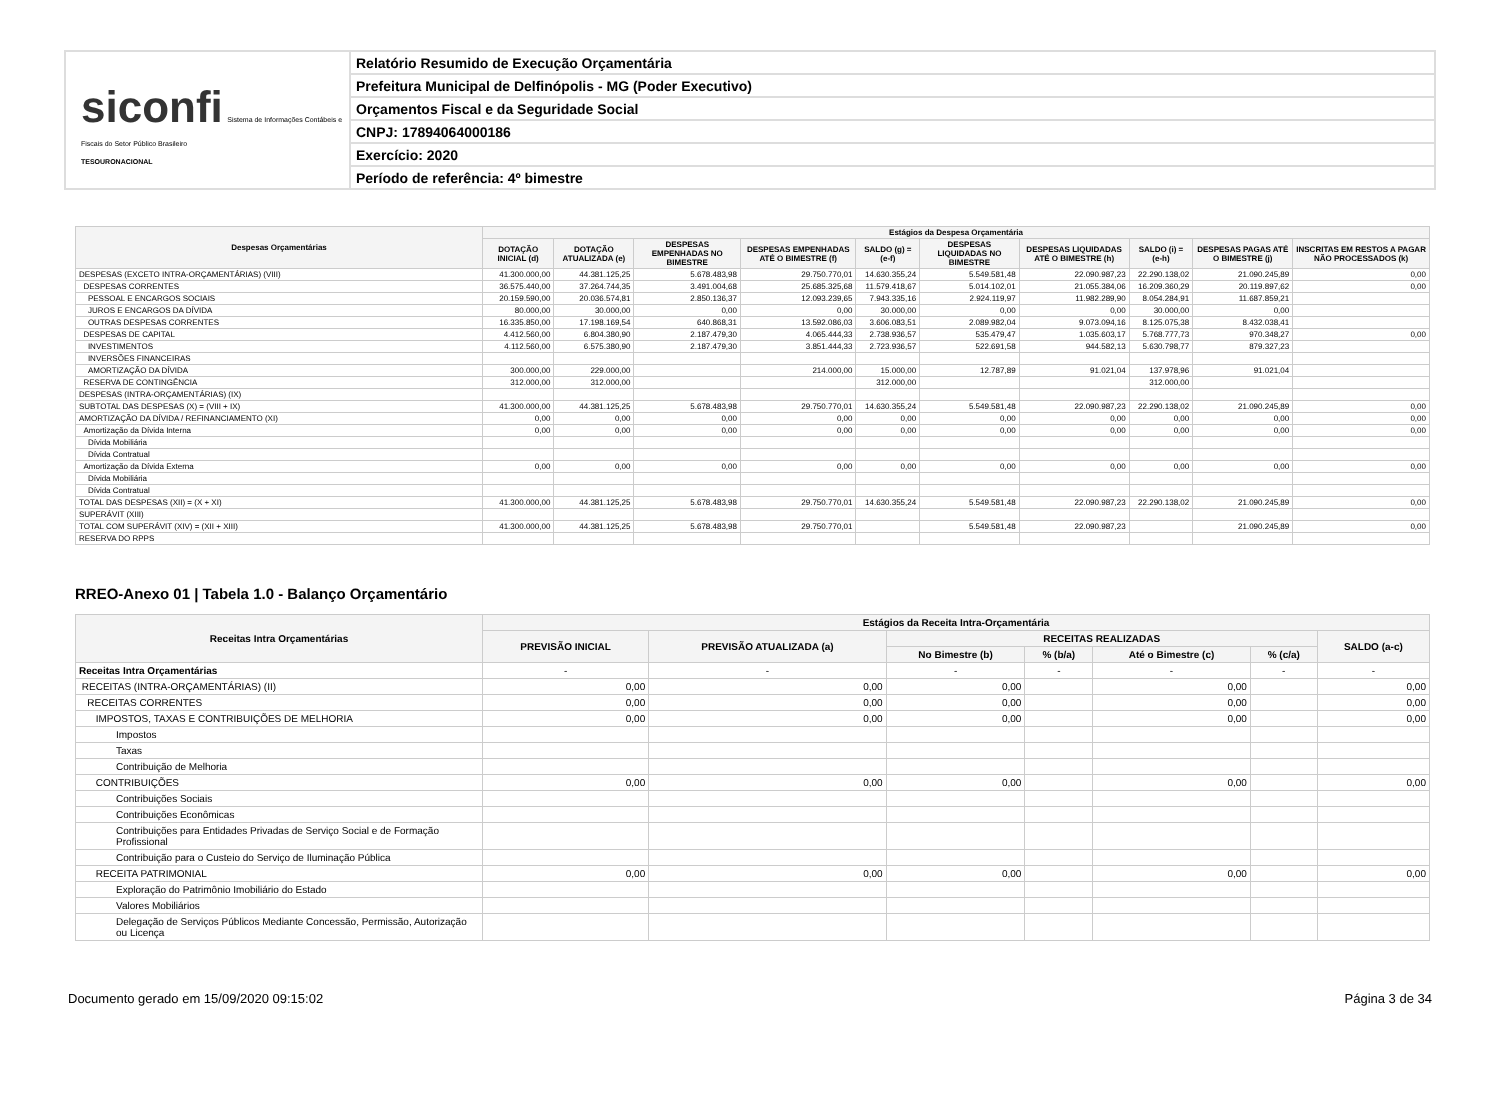siconfi Sistema de Informações Contábeis e Fiscais do Setor Público Brasileiro
TESOURONACIONAL
Relatório Resumido de Execução Orçamentária
Prefeitura Municipal de Delfinópolis - MG (Poder Executivo)
Orçamentos Fiscal e da Seguridade Social
CNPJ: 17894064000186
Exercício: 2020
Período de referência: 4º bimestre
| Despesas Orçamentárias | Estágios da Despesa Orçamentária | | | | | | | | | |
| --- | --- | --- | --- | --- | --- | --- | --- | --- | --- | --- |
| | DOTAÇÃO INICIAL (d) | DOTAÇÃO ATUALIZADA (e) | DESPESAS EMPENHADAS NO BIMESTRE | DESPESAS EMPENHADAS ATÉ O BIMESTRE (f) | SALDO (g) = (e-f) | DESPESAS LIQUIDADAS NO BIMESTRE | DESPESAS LIQUIDADAS ATÉ O BIMESTRE (h) | SALDO (i) = (e-h) | DESPESAS PAGAS ATÉ O BIMESTRE (j) | INSCRITAS EM RESTOS A PAGAR NÃO PROCESSADOS (k) |
| DESPESAS (EXCETO INTRA-ORÇAMENTÁRIAS) (VIII) | 41.300.000,00 | 44.381.125,25 | 5.678.483,98 | 29.750.770,01 | 14.630.355,24 | 5.549.581,48 | 22.090.987,23 | 22.290.138,02 | 21.090.245,89 | 0,00 |
| DESPESAS CORRENTES | 36.575.440,00 | 37.264.744,35 | 3.491.004,68 | 25.685.325,68 | 11.579.418,67 | 5.014.102,01 | 21.055.384,06 | 16.209.360,29 | 20.119.897,62 | 0,00 |
| PESSOAL E ENCARGOS SOCIAIS | 20.159.590,00 | 20.036.574,81 | 2.850.136,37 | 12.093.239,65 | 7.943.335,16 | 2.924.119,97 | 11.982.289,90 | 8.054.284,91 | 11.687.859,21 | |
| JUROS E ENCARGOS DA DÍVIDA | 80.000,00 | 30.000,00 | 0,00 | 0,00 | 30.000,00 | 0,00 | 0,00 | 30.000,00 | 0,00 | |
| OUTRAS DESPESAS CORRENTES | 16.335.850,00 | 17.198.169,54 | 640.868,31 | 13.592.086,03 | 3.606.083,51 | 2.089.982,04 | 9.073.094,16 | 8.125.075,38 | 8.432.038,41 | |
| DESPESAS DE CAPITAL | 4.412.560,00 | 6.804.380,90 | 2.187.479,30 | 4.065.444,33 | 2.738.936,57 | 535.479,47 | 1.035.603,17 | 5.768.777,73 | 970.348,27 | 0,00 |
| INVESTIMENTOS | 4.112.560,00 | 6.575.380,90 | 2.187.479,30 | 3.851.444,33 | 2.723.936,57 | 522.691,58 | 944.582,13 | 5.630.798,77 | 879.327,23 | |
| INVERSÕES FINANCEIRAS | | | | | | | | | | |
| AMORTIZAÇÃO DA DÍVIDA | 300.000,00 | 229.000,00 | | 214.000,00 | 15.000,00 | 12.787,89 | 91.021,04 | 137.978,96 | 91.021,04 | |
| RESERVA DE CONTINGÊNCIA | 312.000,00 | 312.000,00 | | | 312.000,00 | | | 312.000,00 | | |
| DESPESAS (INTRA-ORÇAMENTÁRIAS) (IX) | | | | | | | | | | |
| SUBTOTAL DAS DESPESAS (X) = (VIII + IX) | 41.300.000,00 | 44.381.125,25 | 5.678.483,98 | 29.750.770,01 | 14.630.355,24 | 5.549.581,48 | 22.090.987,23 | 22.290.138,02 | 21.090.245,89 | 0,00 |
| AMORTIZAÇÃO DA DÍVIDA / REFINANCIAMENTO (XI) | 0,00 | 0,00 | 0,00 | 0,00 | 0,00 | 0,00 | 0,00 | 0,00 | 0,00 | 0,00 |
| Amortização da Dívida Interna | 0,00 | 0,00 | 0,00 | 0,00 | 0,00 | 0,00 | 0,00 | 0,00 | 0,00 | 0,00 |
| Dívida Mobiliária | | | | | | | | | | |
| Dívida Contratual | | | | | | | | | | |
| Amortização da Dívida Externa | 0,00 | 0,00 | 0,00 | 0,00 | 0,00 | 0,00 | 0,00 | 0,00 | 0,00 | 0,00 |
| Dívida Mobiliária | | | | | | | | | | |
| Dívida Contratual | | | | | | | | | | |
| TOTAL DAS DESPESAS (XII) = (X + XI) | 41.300.000,00 | 44.381.125,25 | 5.678.483,98 | 29.750.770,01 | 14.630.355,24 | 5.549.581,48 | 22.090.987,23 | 22.290.138,02 | 21.090.245,89 | 0,00 |
| SUPERÁVIT (XIII) | | | | | | | | | | |
| TOTAL COM SUPERÁVIT (XIV) = (XII + XIII) | 41.300.000,00 | 44.381.125,25 | 5.678.483,98 | 29.750.770,01 | | 5.549.581,48 | 22.090.987,23 | | 21.090.245,89 | 0,00 |
| RESERVA DO RPPS | | | | | | | | | | |
RREO-Anexo 01 | Tabela 1.0 - Balanço Orçamentário
| Receitas Intra Orçamentárias | Estágios da Receita Intra-Orçamentária | | | | | | |
| --- | --- | --- | --- | --- | --- | --- | --- |
| | PREVISÃO INICIAL | PREVISÃO ATUALIZADA (a) | RECEITAS REALIZADAS | | | | SALDO (a-c) |
| | | | No Bimestre (b) | % (b/a) | Até o Bimestre (c) | % (c/a) | |
| Receitas Intra Orçamentárias | - | - | - | - | - | - | - |
| RECEITAS (INTRA-ORÇAMENTÁRIAS) (II) | 0,00 | 0,00 | 0,00 | | 0,00 | | 0,00 |
| RECEITAS CORRENTES | 0,00 | 0,00 | 0,00 | | 0,00 | | 0,00 |
| IMPOSTOS, TAXAS E CONTRIBUIÇÕES DE MELHORIA | 0,00 | 0,00 | 0,00 | | 0,00 | | 0,00 |
| Impostos | | | | | | | |
| Taxas | | | | | | | |
| Contribuição de Melhoria | | | | | | | |
| CONTRIBUIÇÕES | 0,00 | 0,00 | 0,00 | | 0,00 | | 0,00 |
| Contribuições Sociais | | | | | | | |
| Contribuições Econômicas | | | | | | | |
| Contribuições para Entidades Privadas de Serviço Social e de Formação Profissional | | | | | | | |
| Contribuição para o Custeio do Serviço de Iluminação Pública | | | | | | | |
| RECEITA PATRIMONIAL | 0,00 | 0,00 | 0,00 | | 0,00 | | 0,00 |
| Exploração do Patrimônio Imobiliário do Estado | | | | | | | |
| Valores Mobiliários | | | | | | | |
| Delegação de Serviços Públicos Mediante Concessão, Permissão, Autorização ou Licença | | | | | | | |
Documento gerado em 15/09/2020 09:15:02 Página 3 de 34